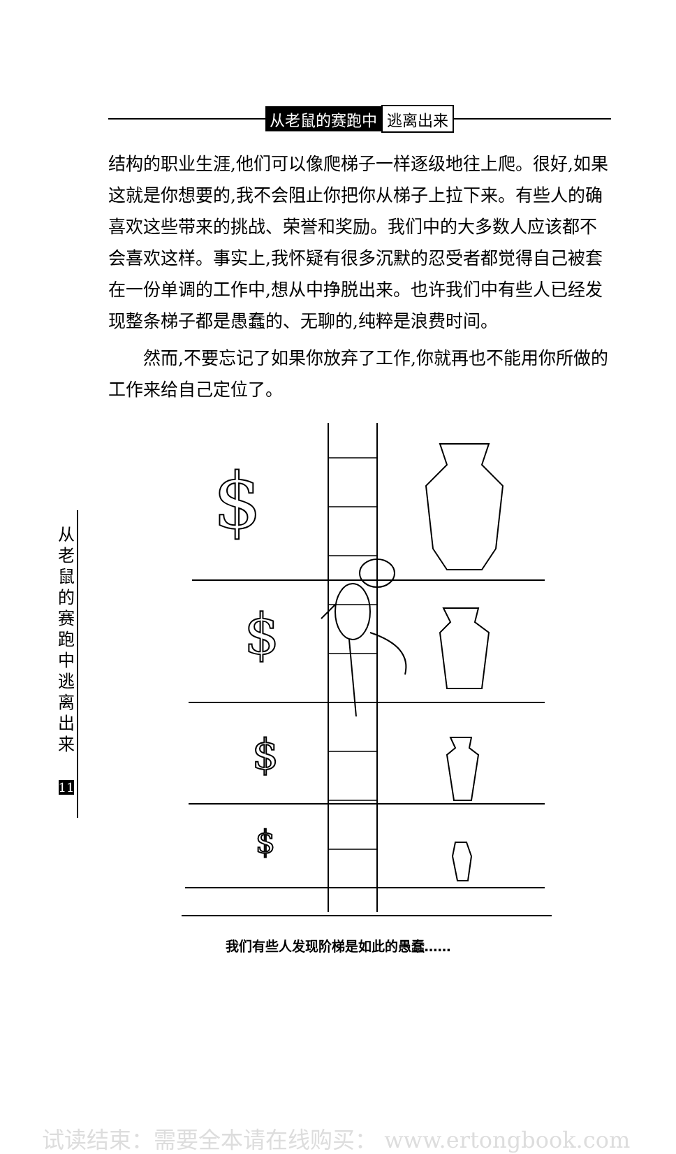从老鼠的赛跑中 逃离出来
结构的职业生涯,他们可以像爬梯子一样逐级地往上爬。很好,如果这就是你想要的,我不会阻止你把你从梯子上拉下来。有些人的确喜欢这些带来的挑战、荣誉和奖励。我们中的大多数人应该都不会喜欢这样。事实上,我怀疑有很多沉默的忍受者都觉得自己被套在一份单调的工作中,想从中挣脱出来。也许我们中有些人已经发现整条梯子都是愚蠢的、无聊的,纯粹是浪费时间。
然而,不要忘记了如果你放弃了工作,你就再也不能用你所做的工作来给自己定位了。
从老鼠的赛跑中逃离出来
11
$
$
$
$
我们有些人发现阶梯是如此的愚蠢……
试读结束：需要全本请在线购买： www.ertongbook.com